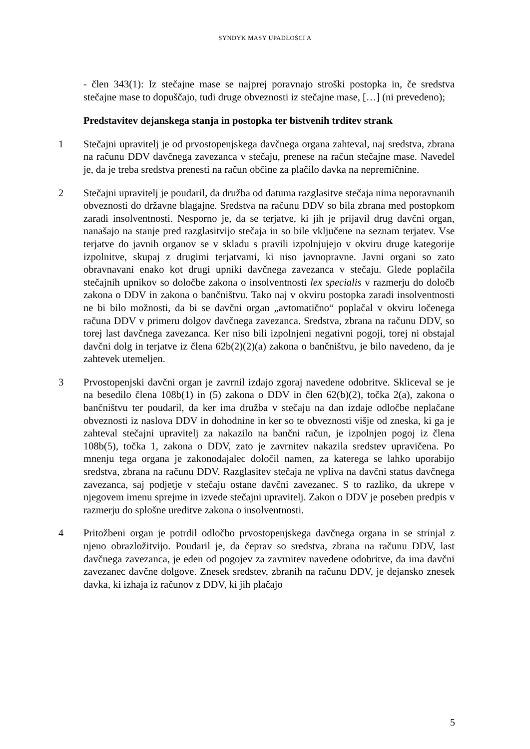SYNDYK MASY UPADŁOŚCI A
- člen 343(1): Iz stečajne mase se najprej poravnajo stroški postopka in, če sredstva stečajne mase to dopuščajo, tudi druge obveznosti iz stečajne mase, […] (ni prevedeno);
Predstavitev dejanskega stanja in postopka ter bistvenih trditev strank
1 Stečajni upravitelj je od prvostopenjskega davčnega organa zahteval, naj sredstva, zbrana na računu DDV davčnega zavezanca v stečaju, prenese na račun stečajne mase. Navedel je, da je treba sredstva prenesti na račun občine za plačilo davka na nepremičnine.
2 Stečajni upravitelj je poudaril, da družba od datuma razglasitve stečaja nima neporavnanih obveznosti do državne blagajne. Sredstva na računu DDV so bila zbrana med postopkom zaradi insolventnosti. Nesporno je, da se terjatve, ki jih je prijavil drug davčni organ, nanašajo na stanje pred razglasitvijo stečaja in so bile vključene na seznam terjatev. Vse terjatve do javnih organov se v skladu s pravili izpolnjujejo v okviru druge kategorije izpolnitve, skupaj z drugimi terjatvami, ki niso javnopravne. Javni organi so zato obravnavani enako kot drugi upniki davčnega zavezanca v stečaju. Glede poplačila stečajnih upnikov so določbe zakona o insolventnosti lex specialis v razmerju do določb zakona o DDV in zakona o bančništvu. Tako naj v okviru postopka zaradi insolventnosti ne bi bilo možnosti, da bi se davčni organ „avtomatično“ poplačal v okviru ločenega računa DDV v primeru dolgov davčnega zavezanca. Sredstva, zbrana na računu DDV, so torej last davčnega zavezanca. Ker niso bili izpolnjeni negativni pogoji, torej ni obstajal davčni dolg in terjatve iz člena 62b(2)(2)(a) zakona o bančništvu, je bilo navedeno, da je zahtevek utemeljen.
3 Prvostopenjski davčni organ je zavrnil izdajo zgoraj navedene odobritve. Skliceval se je na besedilo člena 108b(1) in (5) zakona o DDV in člen 62(b)(2), točka 2(a), zakona o bančništvu ter poudaril, da ker ima družba v stečaju na dan izdaje odločbe neplačane obveznosti iz naslova DDV in dohodnine in ker so te obveznosti višje od zneska, ki ga je zahteval stečajni upravitelj za nakazilo na bančni račun, je izpolnjen pogoj iz člena 108b(5), točka 1, zakona o DDV, zato je zavrnitev nakazila sredstev upravičena. Po mnenju tega organa je zakonodajalec določil namen, za katerega se lahko uporabijo sredstva, zbrana na računu DDV. Razglasitev stečaja ne vpliva na davčni status davčnega zavezanca, saj podjetje v stečaju ostane davčni zavezanec. S to razliko, da ukrepe v njegovem imenu sprejme in izvede stečajni upravitelj. Zakon o DDV je poseben predpis v razmerju do splošne ureditve zakona o insolventnosti.
4 Pritožbeni organ je potrdil odločbo prvostopenjskega davčnega organa in se strinjal z njeno obrazložitvijo. Poudaril je, da čeprav so sredstva, zbrana na računu DDV, last davčnega zavezanca, je eden od pogojev za zavrnitev navedene odobritve, da ima davčni zavezanec davčne dolgove. Znesek sredstev, zbranih na računu DDV, je dejansko znesek davka, ki izhaja iz računov z DDV, ki jih plačajo
5